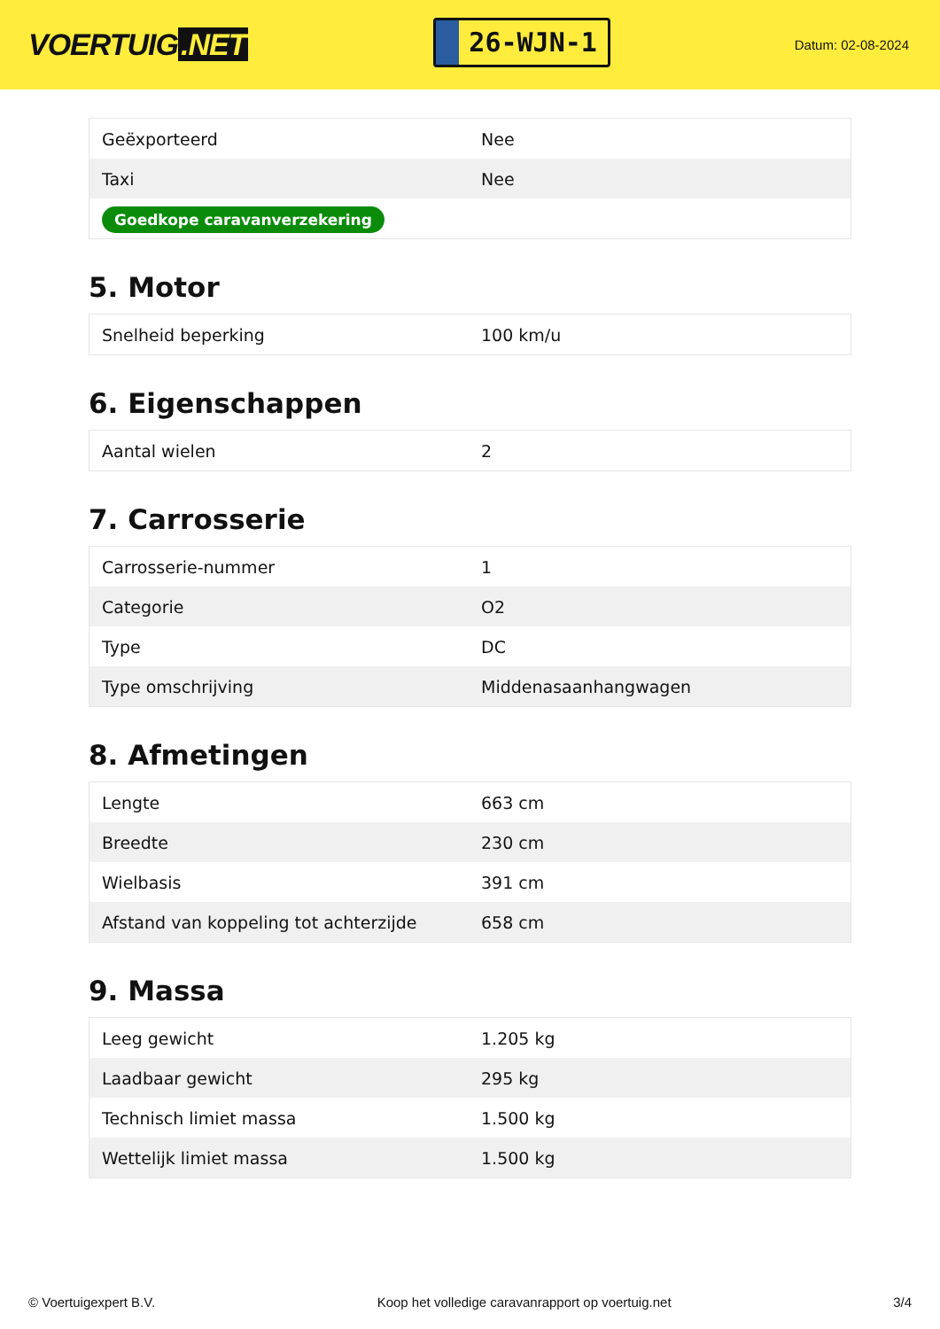VOERTUIG.NET
26-WJN-1
Datum: 02-08-2024
| Geëxporteerd | Nee |
| Taxi | Nee |
| Goedkope caravanverzekering | |
5. Motor
| Snelheid beperking | 100 km/u |
6. Eigenschappen
| Aantal wielen | 2 |
7. Carrosserie
| Carrosserie-nummer | 1 |
| Categorie | O2 |
| Type | DC |
| Type omschrijving | Middenasaanhangwagen |
8. Afmetingen
| Lengte | 663 cm |
| Breedte | 230 cm |
| Wielbasis | 391 cm |
| Afstand van koppeling tot achterzijde | 658 cm |
9. Massa
| Leeg gewicht | 1.205 kg |
| Laadbaar gewicht | 295 kg |
| Technisch limiet massa | 1.500 kg |
| Wettelijk limiet massa | 1.500 kg |
© Voertuigexpert B.V. Koop het volledige caravanrapport op voertuig.net 3/4